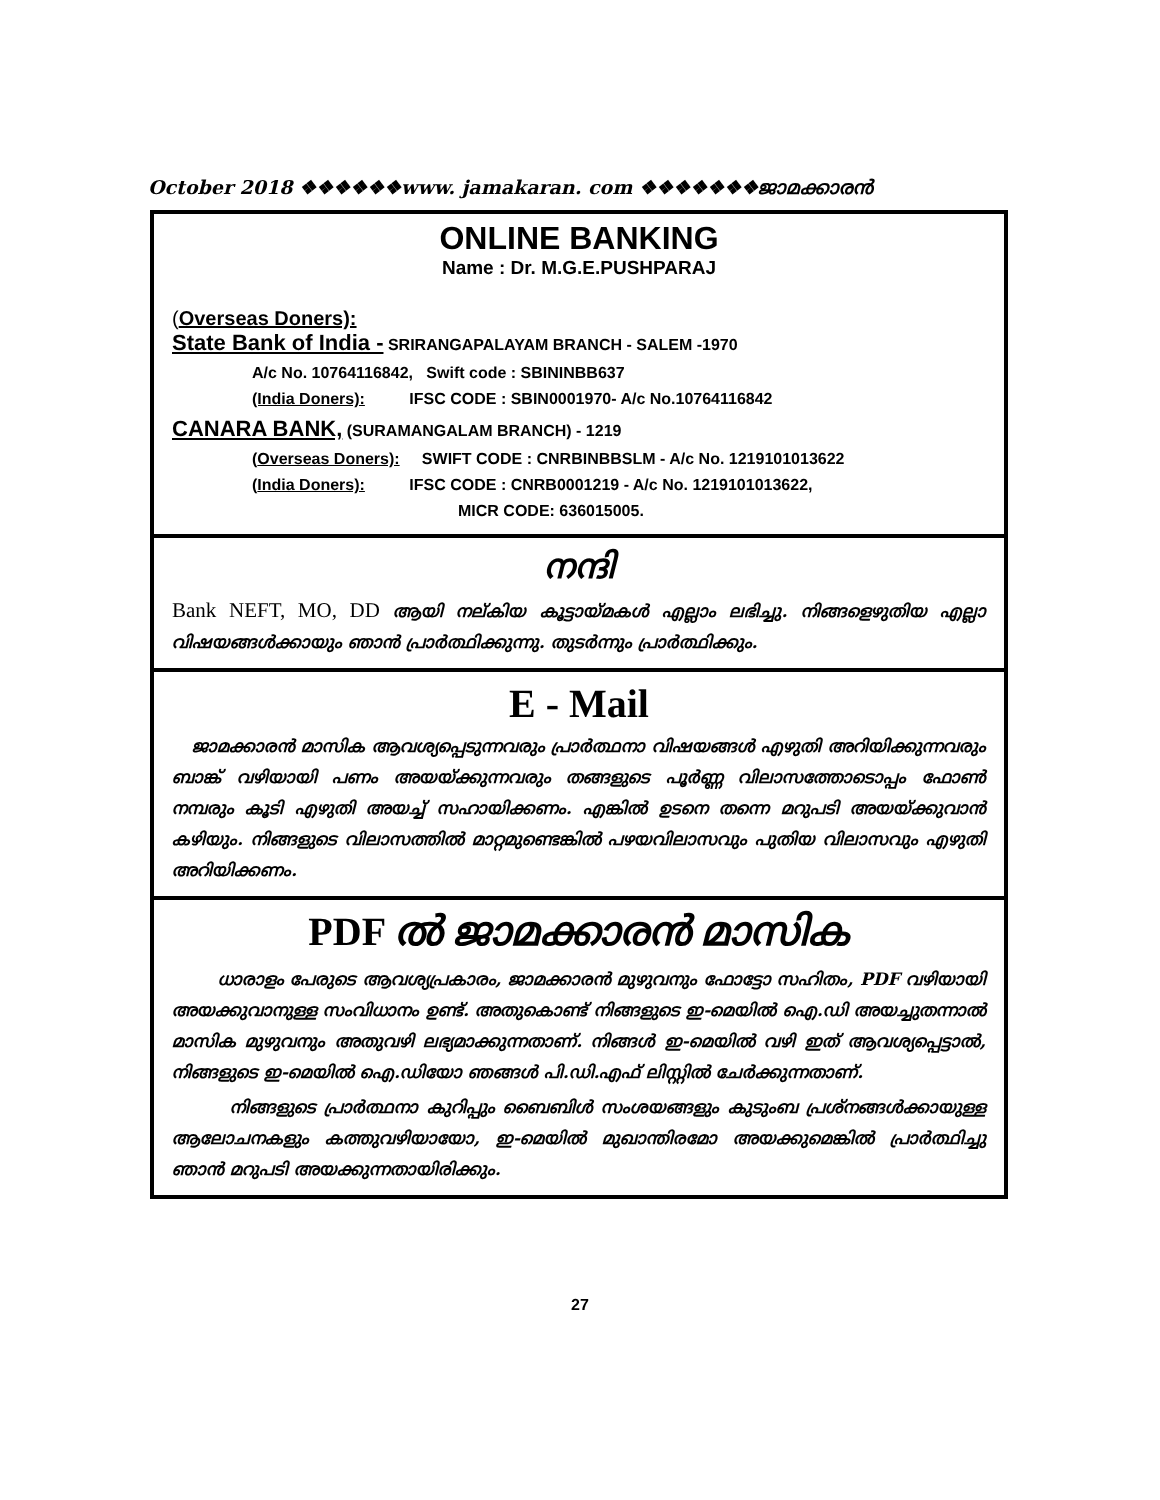October 2018 ❖❖❖❖❖❖www. jamakaran. com ❖❖❖❖❖❖❖ജാമക്കാരൻ
ONLINE BANKING
Name : Dr. M.G.E.PUSHPARAJ
(Overseas Doners):
State Bank of India - SRIRANGAPALAYAM BRANCH - SALEM -1970
A/c No. 10764116842, Swift code : SBININBB637
(India Doners): IFSC CODE : SBIN0001970- A/c No.10764116842
CANARA BANK, (SURAMANGALAM BRANCH) - 1219
(Overseas Doners): SWIFT CODE : CNRBINBBSLM - A/c No. 1219101013622
(India Doners): IFSC CODE : CNRB0001219 - A/c No. 1219101013622,
MICR CODE: 636015005.
നന്ദി
Bank NEFT, MO, DD ആയി നല്കിയ കൂട്ടായ്മകൾ എല്ലാം ലഭിച്ചു. നിങ്ങളെഴുതിയ എല്ലാ വിഷയങ്ങൾക്കായും ഞാൻ പ്രാർത്ഥിക്കുന്നു. തുടർന്നും പ്രാർത്ഥിക്കും.
E - Mail
ജാമക്കാരൻ മാസിക ആവശ്യപ്പെടുന്നവരും പ്രാർത്ഥനാ വിഷയങ്ങൾ എഴുതി അറിയിക്കുന്നവരും ബാങ്ക് വഴിയായി പണം അയയ്ക്കുന്നവരും തങ്ങളുടെ പൂർണ്ണ വിലാസത്തോടൊപ്പം ഫോൺ നമ്പരും കൂടി എഴുതി അയച്ച് സഹായിക്കണം. എങ്കിൽ ഉടനെ തന്നെ മറുപടി അയയ്ക്കുവാൻ കഴിയും. നിങ്ങളുടെ വിലാസത്തിൽ മാറ്റമുണ്ടെങ്കിൽ പഴയവിലാസവും പുതിയ വിലാസവും എഴുതി അറിയിക്കണം.
PDF ൽ ജാമക്കാരൻ മാസിക
ധാരാളം പേരുടെ ആവശ്യപ്രകാരം, ജാമക്കാരൻ മുഴുവനും ഫോട്ടോ സഹിതം, PDF വഴിയായി അയക്കുവാനുള്ള സംവിധാനം ഉണ്ട്. അതുകൊണ്ട് നിങ്ങളുടെ ഇ-മെയിൽ ഐ.ഡി അയച്ചുതന്നാൽ മാസിക മുഴുവനും അതുവഴി ലഭ്യമാക്കുന്നതാണ്. നിങ്ങൾ ഇ-മെയിൽ വഴി ഇത് ആവശ്യപ്പെട്ടാൽ, നിങ്ങളുടെ ഇ-മെയിൽ ഐ.ഡിയോ ഞങ്ങൾ പി.ഡി.എഫ് ലിസ്റ്റിൽ ചേർക്കുന്നതാണ്.
നിങ്ങളുടെ പ്രാർത്ഥനാ കുറിപ്പും ബൈബിൾ സംശയങ്ങളും കുടുംബ പ്രശ്നങ്ങൾക്കായുള്ള ആലോചനകളും കത്തുവഴിയായോ, ഇ-മെയിൽ മുഖാന്തിരമോ അയക്കുമെങ്കിൽ പ്രാർത്ഥിച്ചു ഞാൻ മറുപടി അയക്കുന്നതായിരിക്കും.
27